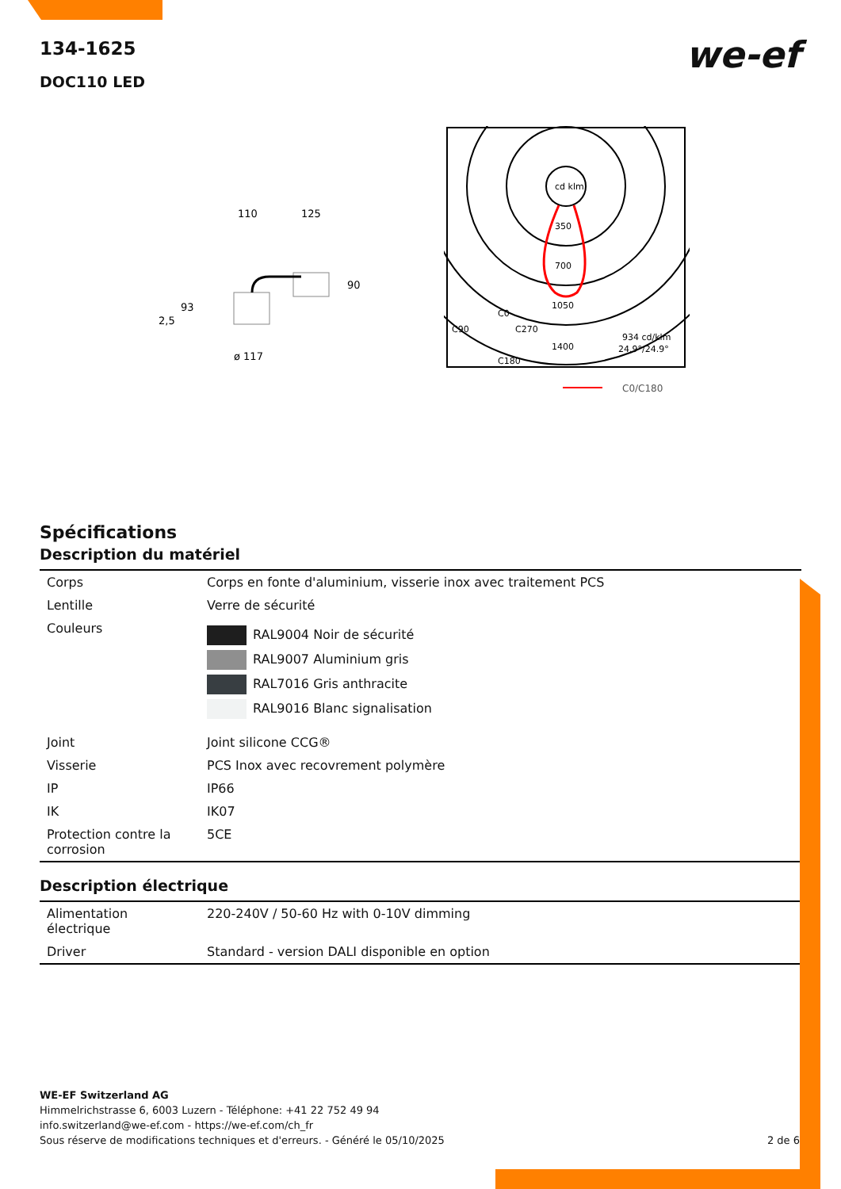we-ef
134-1625
DOC110 LED
110
125
90
93
2,5
ø 117
cd klm
350
700
1050
1400
C0
C90
C270
C180
934 cd/klm
24.9°/24.9°
C0/C180
Spécifications
Description du matériel
| Corps | Corps en fonte d'aluminium, visserie inox avec traitement PCS |
| Lentille | Verre de sécurité |
| Couleurs | RAL9004 Noir de sécurité RAL9007 Aluminium gris RAL7016 Gris anthracite RAL9016 Blanc signalisation |
| Joint | Joint silicone CCG® |
| Visserie | PCS Inox avec recovrement polymère |
| IP | IP66 |
| IK | IK07 |
| Protection contre la corrosion | 5CE |
Description électrique
| Alimentation électrique | 220-240V / 50-60 Hz with 0-10V dimming |
| Driver | Standard - version DALI disponible en option |
WE-EF Switzerland AG
Himmelrichstrasse 6, 6003 Luzern - Téléphone: +41 22 752 49 94
info.switzerland@we-ef.com - https://we-ef.com/ch_fr
Sous réserve de modifications techniques et d'erreurs. - Généré le 05/10/2025 2 de 6